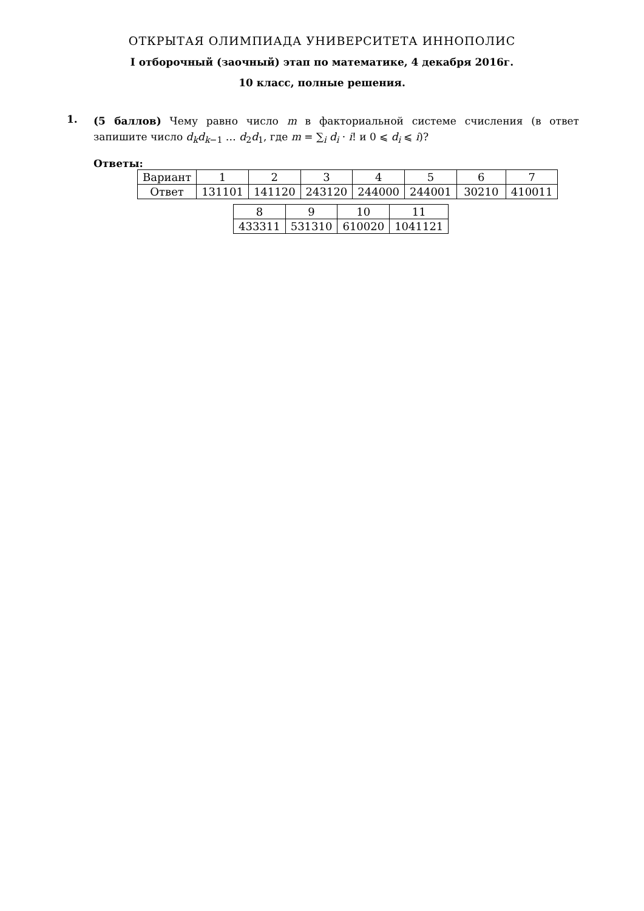ОТКРЫТАЯ ОЛИМПИАДА УНИВЕРСИТЕТА ИННОПОЛИС
I отборочный (заочный) этап по математике, 4 декабря 2016г.
10 класс, полные решения.
1.
(5 баллов) Чему равно число m в факториальной системе счисления (в ответ запишите число d<sub>k</sub>d<sub>k</sub><sub>−1</sub> … d<sub>2</sub>d<sub>1</sub>, где m = ∑<sub>i</sub> d<sub>i</sub> · i! и 0 ⩽ d<sub>i</sub> ⩽ i)?
Ответы:
| Вариант | 1 | 2 | 3 | 4 | 5 | 6 | 7 |
| Ответ | 131101 | 141120 | 243120 | 244000 | 244001 | 30210 | 410011 |
| 8 | 9 | 10 | 11 |
| 433311 | 531310 | 610020 | 1041121 |